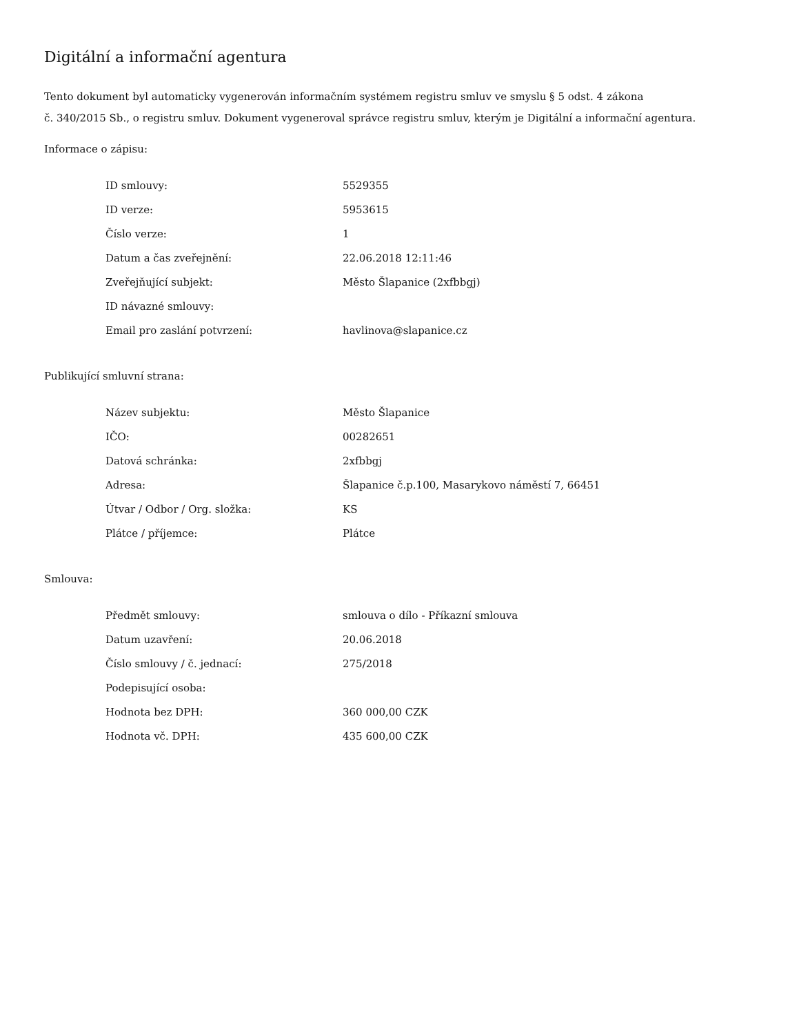Digitální a informační agentura
Tento dokument byl automaticky vygenerován informačním systémem registru smluv ve smyslu § 5 odst. 4 zákona
č. 340/2015 Sb., o registru smluv. Dokument vygeneroval správce registru smluv, kterým je Digitální a informační agentura.
Informace o zápisu:
| ID smlouvy: | 5529355 |
| ID verze: | 5953615 |
| Číslo verze: | 1 |
| Datum a čas zveřejnění: | 22.06.2018 12:11:46 |
| Zveřejňující subjekt: | Město Šlapanice (2xfbbgj) |
| ID návazné smlouvy: | |
| Email pro zaslání potvrzení: | havlinova@slapanice.cz |
Publikující smluvní strana:
| Název subjektu: | Město Šlapanice |
| IČO: | 00282651 |
| Datová schránka: | 2xfbbgj |
| Adresa: | Šlapanice č.p.100, Masarykovo náměstí 7, 66451 |
| Útvar / Odbor / Org. složka: | KS |
| Plátce / příjemce: | Plátce |
Smlouva:
| Předmět smlouvy: | smlouva o dílo - Příkazní smlouva |
| Datum uzavření: | 20.06.2018 |
| Číslo smlouvy / č. jednací: | 275/2018 |
| Podepisující osoba: | |
| Hodnota bez DPH: | 360 000,00 CZK |
| Hodnota vč. DPH: | 435 600,00 CZK |